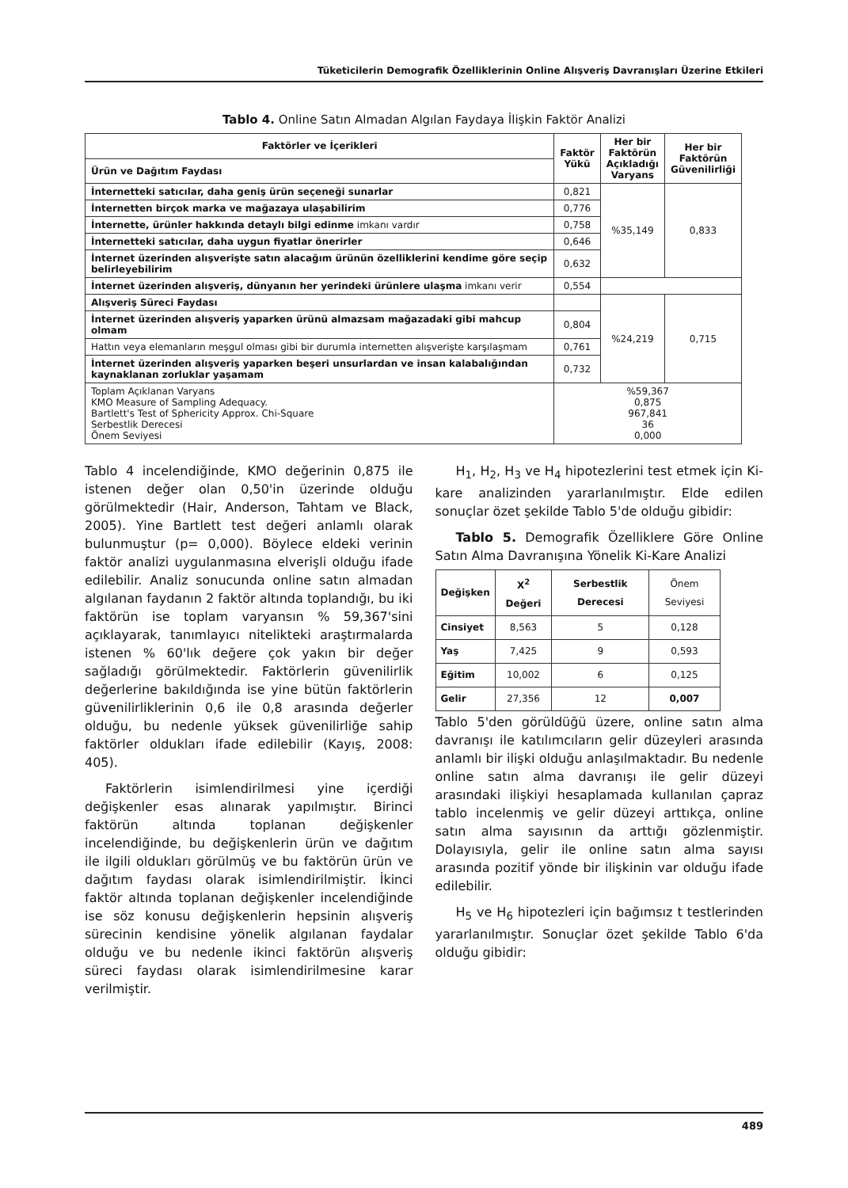Tüketicilerin Demografik Özelliklerinin Online Alışveriş Davranışları Üzerine Etkileri
Tablo 4. Online Satın Almadan Algılan Faydaya İlişkin Faktör Analizi
| Faktörler ve İçerikleri | Faktör Yükü | Her bir Faktörün Açıkladığı Varyans | Her bir Faktörün Güvenilirliği |
| --- | --- | --- | --- |
| Ürün ve Dağıtım Faydası | | | |
| İnternetteki satıcılar, daha geniş ürün seçeneği sunarlar | 0,821 | %35,149 | 0,833 |
| İnternetten birçok marka ve mağazaya ulaşabilirim | 0,776 | | |
| İnternette, ürünler hakkında detaylı bilgi edinme imkanı vardır | 0,758 | | |
| İnternetteki satıcılar, daha uygun fiyatlar önerirler | 0,646 | | |
| İnternet üzerinden alışverişte satın alacağım ürünün özelliklerini kendime göre seçip belirleyebilirim | 0,632 | | |
| İnternet üzerinden alışveriş, dünyanın her yerindeki ürünlere ulaşma imkanı verir | 0,554 | | |
| Alışveriş Süreci Faydası | | %24,219 | 0,715 |
| İnternet üzerinden alışveriş yaparken ürünü almazsam mağazadaki gibi mahcup olmam | 0,804 | | |
| Hattın veya elemanların meşgul olması gibi bir durumla internetten alışverişte karşılaşmam | 0,761 | | |
| İnternet üzerinden alışveriş yaparken beşeri unsurlardan ve insan kalabalığından kaynaklanan zorluklar yaşamam | 0,732 | | |
| Toplam Açıklanan Varyans KMO Measure of Sampling Adequacy. Bartlett's Test of Sphericity Approx. Chi-Square Serbestlik Derecesi Önem Seviyesi | %59,367 0,875 967,841 36 0,000 | | |
Tablo 4 incelendiğinde, KMO değerinin 0,875 ile istenen değer olan 0,50'in üzerinde olduğu görülmektedir (Hair, Anderson, Tahtam ve Black, 2005). Yine Bartlett test değeri anlamlı olarak bulunmuştur (p= 0,000). Böylece eldeki verinin faktör analizi uygulanmasına elverişli olduğu ifade edilebilir. Analiz sonucunda online satın almadan algılanan faydanın 2 faktör altında toplandığı, bu iki faktörün ise toplam varyansın % 59,367'sini açıklayarak, tanımlayıcı nitelikteki araştırmalarda istenen % 60'lık değere çok yakın bir değer sağladığı görülmektedir. Faktörlerin güvenilirlik değerlerine bakıldığında ise yine bütün faktörlerin güvenilirliklerinin 0,6 ile 0,8 arasında değerler olduğu, bu nedenle yüksek güvenilirliğe sahip faktörler oldukları ifade edilebilir (Kayış, 2008: 405).
Faktörlerin isimlendirilmesi yine içerdiği değişkenler esas alınarak yapılmıştır. Birinci faktörün altında toplanan değişkenler incelendiğinde, bu değişkenlerin ürün ve dağıtım ile ilgili oldukları görülmüş ve bu faktörün ürün ve dağıtım faydası olarak isimlendirilmiştir. İkinci faktör altında toplanan değişkenler incelendiğinde ise söz konusu değişkenlerin hepsinin alışveriş sürecinin kendisine yönelik algılanan faydalar olduğu ve bu nedenle ikinci faktörün alışveriş süreci faydası olarak isimlendirilmesine karar verilmiştir.
H<sub>1</sub>, H<sub>2</sub>, H<sub>3</sub> ve H<sub>4</sub> hipotezlerini test etmek için Ki-kare analizinden yararlanılmıştır. Elde edilen sonuçlar özet şekilde Tablo 5'de olduğu gibidir:
Tablo 5. Demografik Özelliklere Göre Online Satın Alma Davranışına Yönelik Ki-Kare Analizi
| Değişken | X<sup>2</sup> Değeri | Serbestlik Derecesi | Önem Seviyesi |
| Cinsiyet | 8,563 | 5 | 0,128 |
| Yaş | 7,425 | 9 | 0,593 |
| Eğitim | 10,002 | 6 | 0,125 |
| Gelir | 27,356 | 12 | 0,007 |
Tablo 5'den görüldüğü üzere, online satın alma davranışı ile katılımcıların gelir düzeyleri arasında anlamlı bir ilişki olduğu anlaşılmaktadır. Bu nedenle online satın alma davranışı ile gelir düzeyi arasındaki ilişkiyi hesaplamada kullanılan çapraz tablo incelenmiş ve gelir düzeyi arttıkça, online satın alma sayısının da arttığı gözlenmiştir. Dolayısıyla, gelir ile online satın alma sayısı arasında pozitif yönde bir ilişkinin var olduğu ifade edilebilir.
H<sub>5</sub> ve H<sub>6</sub> hipotezleri için bağımsız t testlerinden yararlanılmıştır. Sonuçlar özet şekilde Tablo 6'da olduğu gibidir:
489